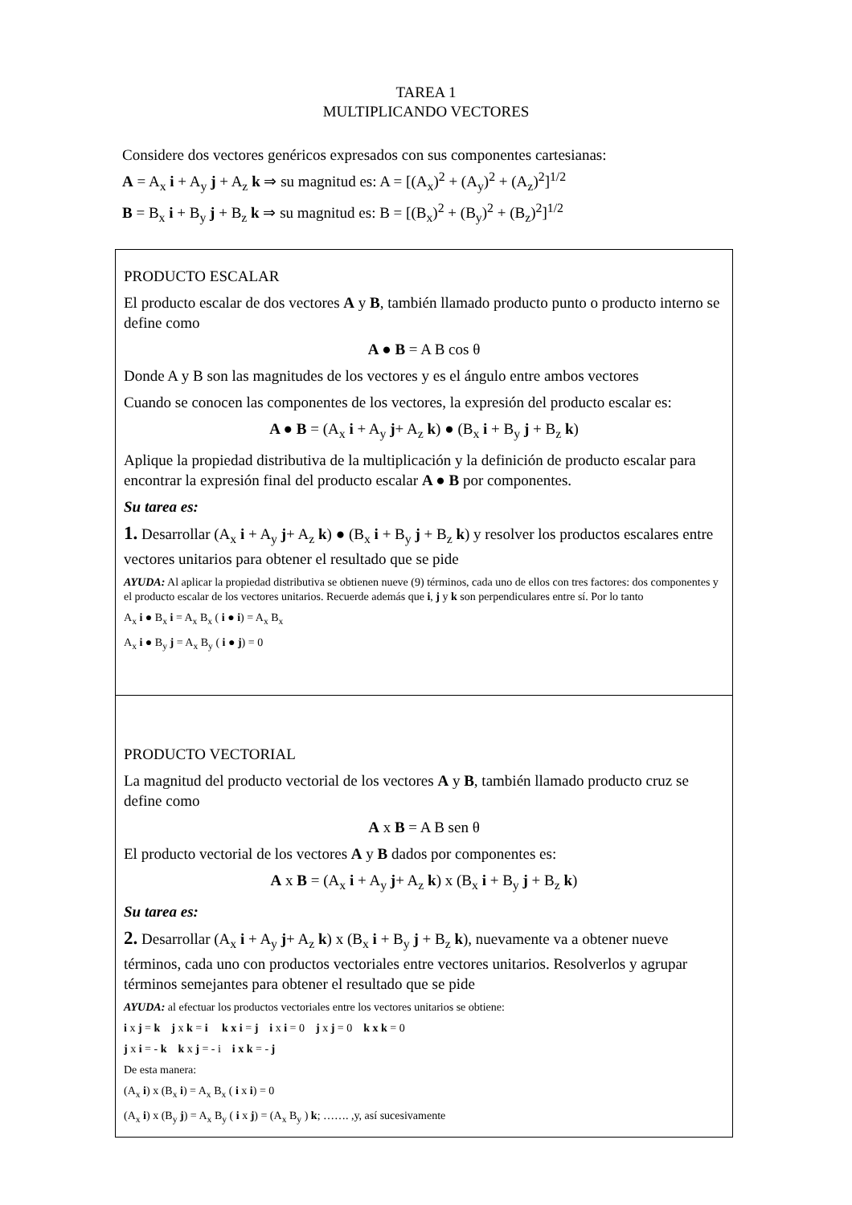TAREA 1
MULTIPLICANDO VECTORES
Considere dos vectores genéricos expresados con sus componentes cartesianas:
A = A<sub>x</sub> i + A<sub>y</sub> j + A<sub>z</sub> k ⇒ su magnitud es: A = [(A<sub>x</sub>)<sup>2</sup> + (A<sub>y</sub>)<sup>2</sup> + (A<sub>z</sub>)<sup>2</sup>]<sup>1/2</sup>
B = B<sub>x</sub> i + B<sub>y</sub> j + B<sub>z</sub> k ⇒ su magnitud es: B = [(B<sub>x</sub>)<sup>2</sup> + (B<sub>y</sub>)<sup>2</sup> + (B<sub>z</sub>)<sup>2</sup>]<sup>1/2</sup>
PRODUCTO ESCALAR
El producto escalar de dos vectores A y B, también llamado producto punto o producto interno se define como
A ● B = A B cos θ
Donde A y B son las magnitudes de los vectores y es el ángulo entre ambos vectores
Cuando se conocen las componentes de los vectores, la expresión del producto escalar es:
A ● B = (A<sub>x</sub> i + A<sub>y</sub> j+ A<sub>z</sub> k) ● (B<sub>x</sub> i + B<sub>y</sub> j + B<sub>z</sub> k)
Aplique la propiedad distributiva de la multiplicación y la definición de producto escalar para encontrar la expresión final del producto escalar A ● B por componentes.
Su tarea es:
1. Desarrollar (A<sub>x</sub> i + A<sub>y</sub> j+ A<sub>z</sub> k) ● (B<sub>x</sub> i + B<sub>y</sub> j + B<sub>z</sub> k) y resolver los productos escalares entre vectores unitarios para obtener el resultado que se pide
AYUDA: Al aplicar la propiedad distributiva se obtienen nueve (9) términos, cada uno de ellos con tres factores: dos componentes y el producto escalar de los vectores unitarios. Recuerde además que i, j y k son perpendiculares entre sí. Por lo tanto
A<sub>x</sub> i ● B<sub>x</sub> i = A<sub>x</sub> B<sub>x</sub> ( i ● i) = A<sub>x</sub> B<sub>x</sub>
A<sub>x</sub> i ● B<sub>y</sub> j = A<sub>x</sub> B<sub>y</sub> ( i ● j) = 0
PRODUCTO VECTORIAL
La magnitud del producto vectorial de los vectores A y B, también llamado producto cruz se define como
A x B = A B sen θ
El producto vectorial de los vectores A y B dados por componentes es:
A x B = (A<sub>x</sub> i + A<sub>y</sub> j+ A<sub>z</sub> k) x (B<sub>x</sub> i + B<sub>y</sub> j + B<sub>z</sub> k)
Su tarea es:
2. Desarrollar (A<sub>x</sub> i + A<sub>y</sub> j+ A<sub>z</sub> k) x (B<sub>x</sub> i + B<sub>y</sub> j + B<sub>z</sub> k), nuevamente va a obtener nueve términos, cada uno con productos vectoriales entre vectores unitarios. Resolverlos y agrupar términos semejantes para obtener el resultado que se pide
AYUDA: al efectuar los productos vectoriales entre los vectores unitarios se obtiene:
i x j = k j x k = i k x i = j i x i = 0 j x j = 0 k x k = 0
j x i = - k k x j = - i i x k = - j
De esta manera:
(A<sub>x</sub> i) x (B<sub>x</sub> i) = A<sub>x</sub> B<sub>x</sub> ( i x i) = 0
(A<sub>x</sub> i) x (B<sub>y</sub> j) = A<sub>x</sub> B<sub>y</sub> ( i x j) = (A<sub>x</sub> B<sub>y</sub> ) k; ……. ,y, así sucesivamente